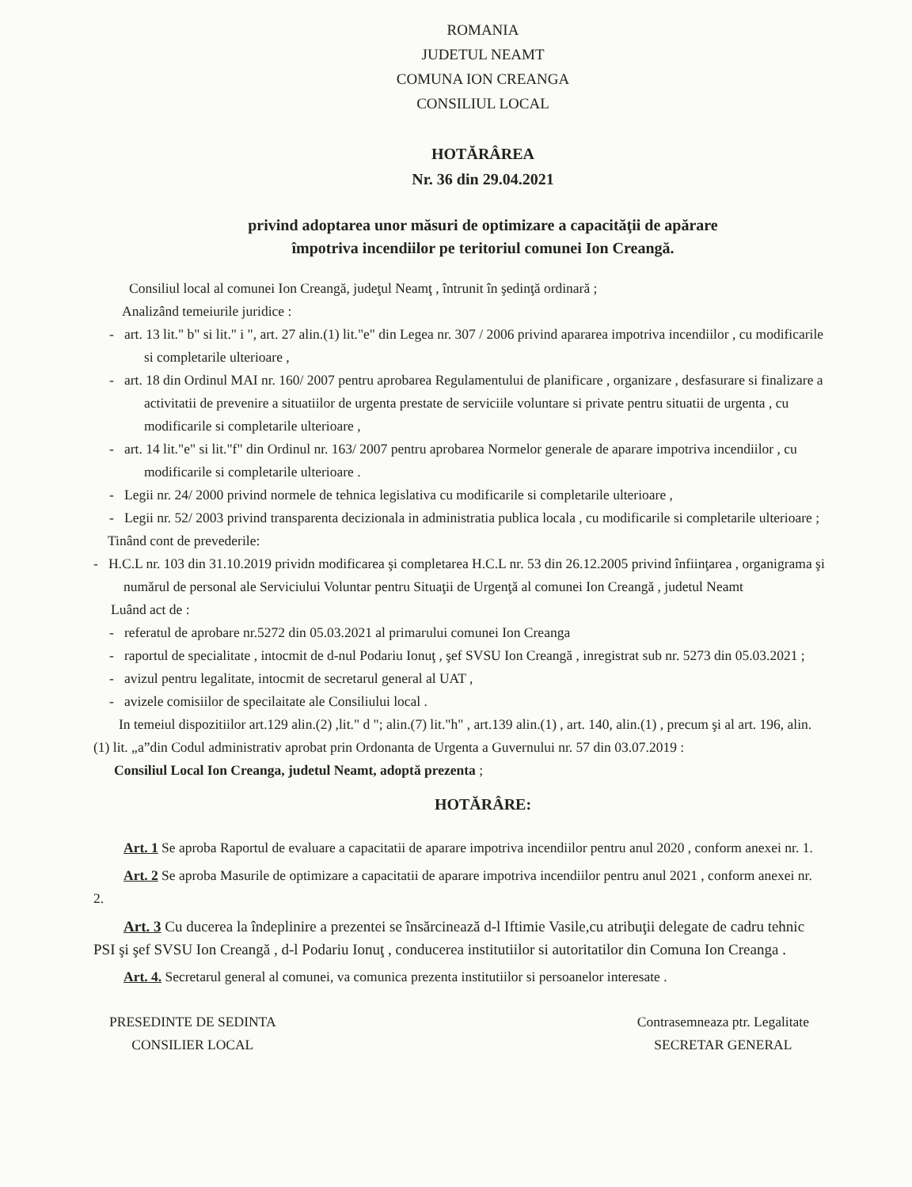ROMANIA
JUDETUL NEAMT
COMUNA ION CREANGA
CONSILIUL LOCAL
HOTĂRÂREA
Nr. 36 din 29.04.2021
privind adoptarea unor măsuri de optimizare a capacităţii de apărare
împotriva incendiilor pe teritoriul comunei Ion Creangă.
Consiliul local al comunei Ion Creangă, judeţul Neamţ , întrunit în şedinţă ordinară ;
Analizând temeiurile juridice :
- art. 13 lit." b" si lit." i ", art. 27 alin.(1) lit."e" din Legea nr. 307 / 2006 privind apararea impotriva incendiilor , cu modificarile si completarile ulterioare ,
- art. 18 din Ordinul MAI nr. 160/ 2007 pentru aprobarea Regulamentului de planificare , organizare , desfasurare si finalizare a activitatii de prevenire a situatiilor de urgenta prestate de serviciile voluntare si private pentru situatii de urgenta , cu modificarile si completarile ulterioare ,
- art. 14 lit."e" si lit."f" din Ordinul nr. 163/ 2007 pentru aprobarea Normelor generale de aparare impotriva incendiilor , cu modificarile si completarile ulterioare .
- Legii nr. 24/ 2000 privind normele de tehnica legislativa cu modificarile si completarile ulterioare ,
- Legii nr. 52/ 2003 privind transparenta decizionala in administratia publica locala , cu modificarile si completarile ulterioare ;
Tinând cont de prevederile:
- H.C.L nr. 103 din 31.10.2019 prividn modificarea şi completarea H.C.L nr. 53 din 26.12.2005 privind înfiinţarea , organigrama şi numărul de personal ale Serviciului Voluntar pentru Situaţii de Urgenţă al comunei Ion Creangă , judetul Neamt
Luând act de :
- referatul de aprobare nr.5272 din 05.03.2021 al primarului comunei Ion Creanga
- raportul de specialitate , intocmit de d-nul Podariu Ionuţ , şef SVSU Ion Creangă , inregistrat sub nr. 5273 din 05.03.2021 ;
- avizul pentru legalitate, intocmit de secretarul general al UAT ,
- avizele comisiilor de specilaitate ale Consiliului local .
In temeiul dispozitiilor art.129 alin.(2) ,lit." d "; alin.(7) lit."h" , art.139 alin.(1) , art. 140, alin.(1) , precum şi al art. 196, alin.(1) lit. „a”din Codul administrativ aprobat prin Ordonanta de Urgenta a Guvernului nr. 57 din 03.07.2019 :
Consiliul Local Ion Creanga, judetul Neamt, adoptă prezenta ;
HOTĂRÂRE:
Art. 1 Se aproba Raportul de evaluare a capacitatii de aparare impotriva incendiilor pentru anul 2020 , conform anexei nr. 1.
Art. 2 Se aproba Masurile de optimizare a capacitatii de aparare impotriva incendiilor pentru anul 2021 , conform anexei nr. 2.
Art. 3 Cu ducerea la îndeplinire a prezentei se însărcinează d-l Iftimie Vasile,cu atribuţii delegate de cadru tehnic PSI şi şef SVSU Ion Creangă , d-l Podariu Ionuţ , conducerea institutiilor si autoritatilor din Comuna Ion Creanga .
Art. 4. Secretarul general al comunei, va comunica prezenta institutiilor si persoanelor interesate .
PRESEDINTE DE SEDINTA
CONSILIER LOCAL
Contrasemneaza ptr. Legalitate
SECRETAR GENERAL